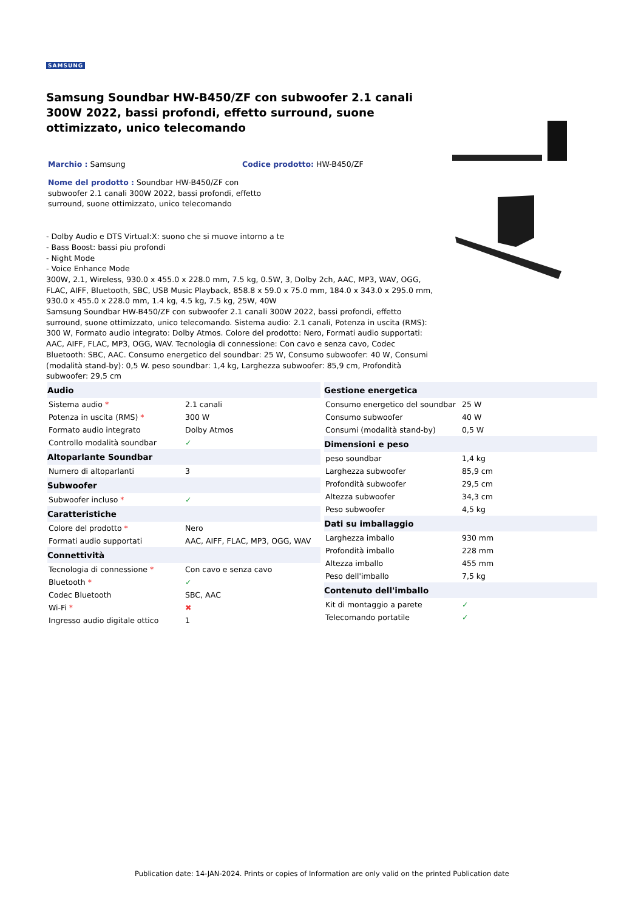SAMSUNG
Samsung Soundbar HW-B450/ZF con subwoofer 2.1 canali 300W 2022, bassi profondi, effetto surround, suone ottimizzato, unico telecomando
Marchio : Samsung Codice prodotto: HW-B450/ZF
Nome del prodotto : Soundbar HW-B450/ZF con subwoofer 2.1 canali 300W 2022, bassi profondi, effetto surround, suone ottimizzato, unico telecomando
- Dolby Audio e DTS Virtual:X: suono che si muove intorno a te
- Bass Boost: bassi piu profondi
- Night Mode
- Voice Enhance Mode
300W, 2.1, Wireless, 930.0 x 455.0 x 228.0 mm, 7.5 kg, 0.5W, 3, Dolby 2ch, AAC, MP3, WAV, OGG, FLAC, AIFF, Bluetooth, SBC, USB Music Playback, 858.8 x 59.0 x 75.0 mm, 184.0 x 343.0 x 295.0 mm, 930.0 x 455.0 x 228.0 mm, 1.4 kg, 4.5 kg, 7.5 kg, 25W, 40W
Samsung Soundbar HW-B450/ZF con subwoofer 2.1 canali 300W 2022, bassi profondi, effetto surround, suone ottimizzato, unico telecomando. Sistema audio: 2.1 canali, Potenza in uscita (RMS): 300 W, Formato audio integrato: Dolby Atmos. Colore del prodotto: Nero, Formati audio supportati: AAC, AIFF, FLAC, MP3, OGG, WAV. Tecnologia di connessione: Con cavo e senza cavo, Codec Bluetooth: SBC, AAC. Consumo energetico del soundbar: 25 W, Consumo subwoofer: 40 W, Consumi (modalità stand-by): 0,5 W. peso soundbar: 1,4 kg, Larghezza subwoofer: 85,9 cm, Profondità subwoofer: 29,5 cm
| Audio | |
| --- | --- |
| Sistema audio * | 2.1 canali |
| Potenza in uscita (RMS) * | 300 W |
| Formato audio integrato | Dolby Atmos |
| Controllo modalità soundbar | ✓ |
| Altoparlante Soundbar | |
| Numero di altoparlanti | 3 |
| Subwoofer | |
| Subwoofer incluso * | ✓ |
| Caratteristiche | |
| Colore del prodotto * | Nero |
| Formati audio supportati | AAC, AIFF, FLAC, MP3, OGG, WAV |
| Connettività | |
| Tecnologia di connessione * | Con cavo e senza cavo |
| Bluetooth * | ✓ |
| Codec Bluetooth | SBC, AAC |
| Wi-Fi * | ✖ |
| Ingresso audio digitale ottico | 1 |
| Gestione energetica | |
| --- | --- |
| Consumo energetico del soundbar | 25 W |
| Consumo subwoofer | 40 W |
| Consumi (modalità stand-by) | 0,5 W |
| Dimensioni e peso | |
| peso soundbar | 1,4 kg |
| Larghezza subwoofer | 85,9 cm |
| Profondità subwoofer | 29,5 cm |
| Altezza subwoofer | 34,3 cm |
| Peso subwoofer | 4,5 kg |
| Dati su imballaggio | |
| Larghezza imballo | 930 mm |
| Profondità imballo | 228 mm |
| Altezza imballo | 455 mm |
| Peso dell'imballo | 7,5 kg |
| Contenuto dell'imballo | |
| Kit di montaggio a parete | ✓ |
| Telecomando portatile | ✓ |
Publication date: 14-JAN-2024. Prints or copies of Information are only valid on the printed Publication date